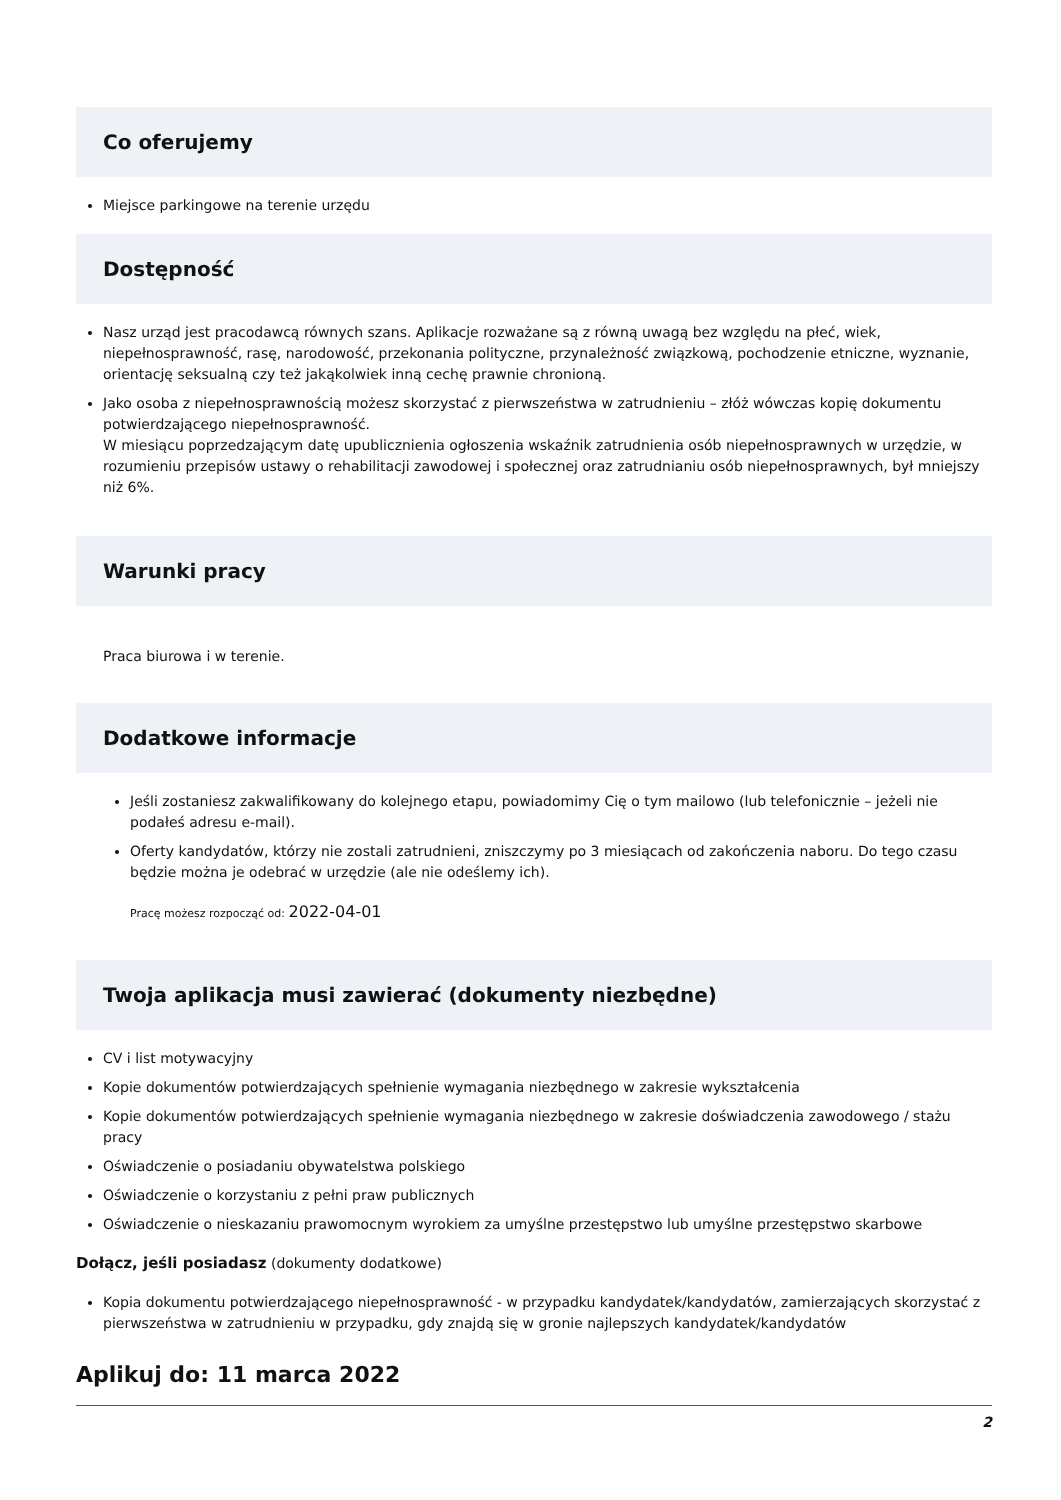Co oferujemy
Miejsce parkingowe na terenie urzędu
Dostępność
Nasz urząd jest pracodawcą równych szans. Aplikacje rozważane są z równą uwagą bez względu na płeć, wiek, niepełnosprawność, rasę, narodowość, przekonania polityczne, przynależność związkową, pochodzenie etniczne, wyznanie, orientację seksualną czy też jakąkolwiek inną cechę prawnie chronioną.
Jako osoba z niepełnosprawnością możesz skorzystać z pierwszeństwa w zatrudnieniu – złóż wówczas kopię dokumentu potwierdzającego niepełnosprawność.
W miesiącu poprzedzającym datę upublicznienia ogłoszenia wskaźnik zatrudnienia osób niepełnosprawnych w urzędzie, w rozumieniu przepisów ustawy o rehabilitacji zawodowej i społecznej oraz zatrudnianiu osób niepełnosprawnych, był mniejszy niż 6%.
Warunki pracy
Praca biurowa i w terenie.
Dodatkowe informacje
Jeśli zostaniesz zakwalifikowany do kolejnego etapu, powiadomimy Cię o tym mailowo (lub telefonicznie – jeżeli nie podałeś adresu e-mail).
Oferty kandydatów, którzy nie zostali zatrudnieni, zniszczymy po 3 miesiącach od zakończenia naboru. Do tego czasu będzie można je odebrać w urzędzie (ale nie odeślemy ich).
Pracę możesz rozpocząć od: 2022-04-01
Twoja aplikacja musi zawierać (dokumenty niezbędne)
CV i list motywacyjny
Kopie dokumentów potwierdzających spełnienie wymagania niezbędnego w zakresie wykształcenia
Kopie dokumentów potwierdzających spełnienie wymagania niezbędnego w zakresie doświadczenia zawodowego / stażu pracy
Oświadczenie o posiadaniu obywatelstwa polskiego
Oświadczenie o korzystaniu z pełni praw publicznych
Oświadczenie o nieskazaniu prawomocnym wyrokiem za umyślne przestępstwo lub umyślne przestępstwo skarbowe
Dołącz, jeśli posiadasz (dokumenty dodatkowe)
Kopia dokumentu potwierdzającego niepełnosprawność - w przypadku kandydatek/kandydatów, zamierzających skorzystać z pierwszeństwa w zatrudnieniu w przypadku, gdy znajdą się w gronie najlepszych kandydatek/kandydatów
Aplikuj do: 11 marca 2022
2